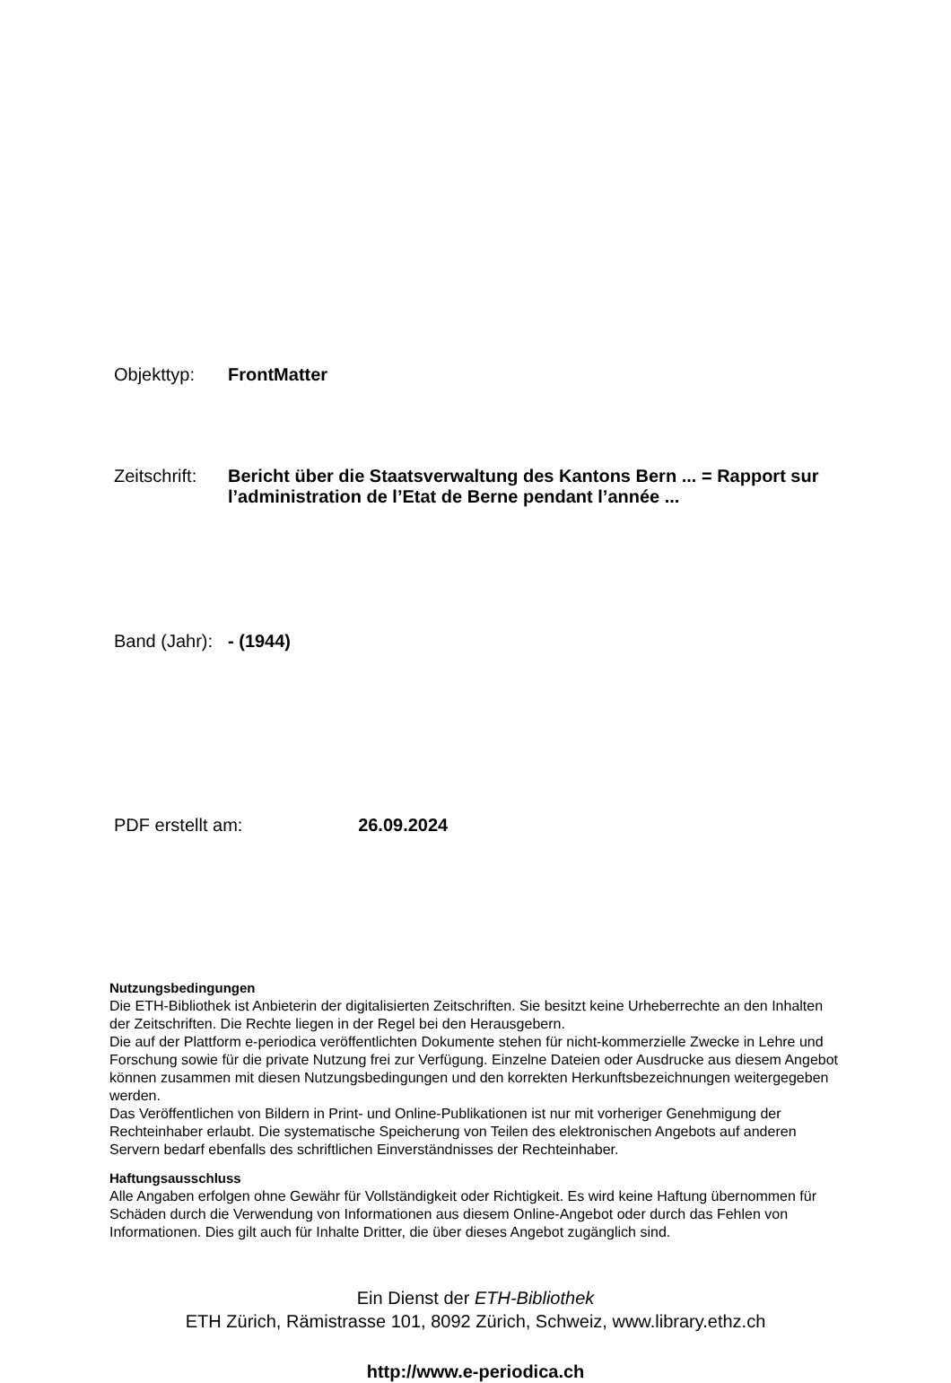Objekttyp: FrontMatter
Zeitschrift:
Bericht über die Staatsverwaltung des Kantons Bern ... = Rapport sur l’administration de l’Etat de Berne pendant l’année ...
Band (Jahr):
- (1944)
PDF erstellt am: 26.09.2024
Nutzungsbedingungen
Die ETH-Bibliothek ist Anbieterin der digitalisierten Zeitschriften. Sie besitzt keine Urheberrechte an den Inhalten der Zeitschriften. Die Rechte liegen in der Regel bei den Herausgebern.
Die auf der Plattform e-periodica veröffentlichten Dokumente stehen für nicht-kommerzielle Zwecke in Lehre und Forschung sowie für die private Nutzung frei zur Verfügung. Einzelne Dateien oder Ausdrucke aus diesem Angebot können zusammen mit diesen Nutzungsbedingungen und den korrekten Herkunftsbezeichnungen weitergegeben werden.
Das Veröffentlichen von Bildern in Print- und Online-Publikationen ist nur mit vorheriger Genehmigung der Rechteinhaber erlaubt. Die systematische Speicherung von Teilen des elektronischen Angebots auf anderen Servern bedarf ebenfalls des schriftlichen Einverständnisses der Rechteinhaber.
Haftungsausschluss
Alle Angaben erfolgen ohne Gewähr für Vollständigkeit oder Richtigkeit. Es wird keine Haftung übernommen für Schäden durch die Verwendung von Informationen aus diesem Online-Angebot oder durch das Fehlen von Informationen. Dies gilt auch für Inhalte Dritter, die über dieses Angebot zugänglich sind.
Ein Dienst der ETH-Bibliothek
ETH Zürich, Rämistrasse 101, 8092 Zürich, Schweiz, www.library.ethz.ch
http://www.e-periodica.ch